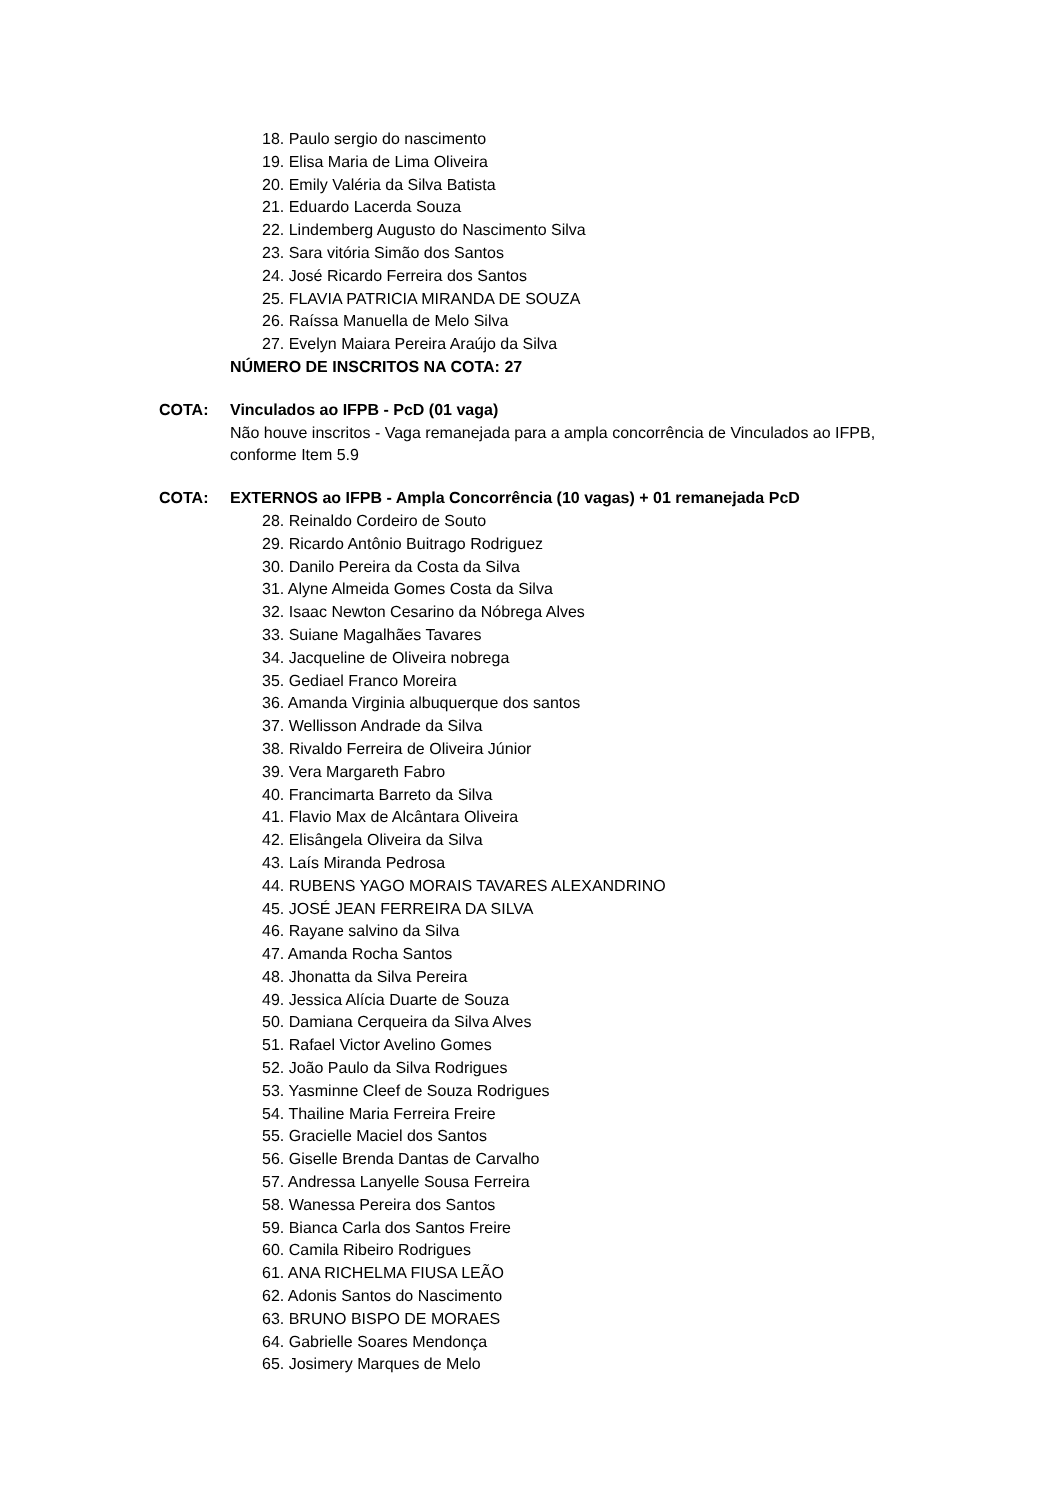18. Paulo sergio do nascimento
19. Elisa Maria de Lima Oliveira
20. Emily Valéria da Silva Batista
21. Eduardo Lacerda Souza
22. Lindemberg Augusto do Nascimento Silva
23. Sara vitória Simão dos Santos
24. José Ricardo Ferreira dos Santos
25. FLAVIA PATRICIA MIRANDA DE SOUZA
26. Raíssa Manuella de Melo Silva
27. Evelyn Maiara Pereira Araújo da Silva
NÚMERO DE INSCRITOS NA COTA: 27
COTA: Vinculados ao IFPB - PcD (01 vaga)
Não houve inscritos - Vaga remanejada para a ampla concorrência de Vinculados ao IFPB, conforme Item 5.9
COTA: EXTERNOS ao IFPB - Ampla Concorrência (10 vagas) + 01 remanejada PcD
28. Reinaldo Cordeiro de Souto
29. Ricardo Antônio Buitrago Rodriguez
30. Danilo Pereira da Costa da Silva
31. Alyne Almeida Gomes Costa da Silva
32. Isaac Newton Cesarino da Nóbrega Alves
33. Suiane Magalhães Tavares
34. Jacqueline de Oliveira nobrega
35. Gediael Franco Moreira
36. Amanda Virginia albuquerque dos santos
37. Wellisson Andrade da Silva
38. Rivaldo Ferreira de Oliveira Júnior
39. Vera Margareth Fabro
40. Francimarta Barreto da Silva
41. Flavio Max de Alcântara Oliveira
42. Elisângela Oliveira da Silva
43. Laís Miranda Pedrosa
44. RUBENS YAGO MORAIS TAVARES ALEXANDRINO
45. JOSÉ JEAN FERREIRA DA SILVA
46. Rayane salvino da Silva
47. Amanda Rocha Santos
48. Jhonatta da Silva Pereira
49. Jessica Alícia Duarte de Souza
50. Damiana Cerqueira da Silva Alves
51. Rafael Victor Avelino Gomes
52. João Paulo da Silva Rodrigues
53. Yasminne Cleef de Souza Rodrigues
54. Thailine Maria Ferreira Freire
55. Gracielle Maciel dos Santos
56. Giselle Brenda Dantas de Carvalho
57. Andressa Lanyelle Sousa Ferreira
58. Wanessa Pereira dos Santos
59. Bianca Carla dos Santos Freire
60. Camila Ribeiro Rodrigues
61. ANA RICHELMA FIUSA LEÃO
62. Adonis Santos do Nascimento
63. BRUNO BISPO DE MORAES
64. Gabrielle Soares Mendonça
65. Josimery Marques de Melo